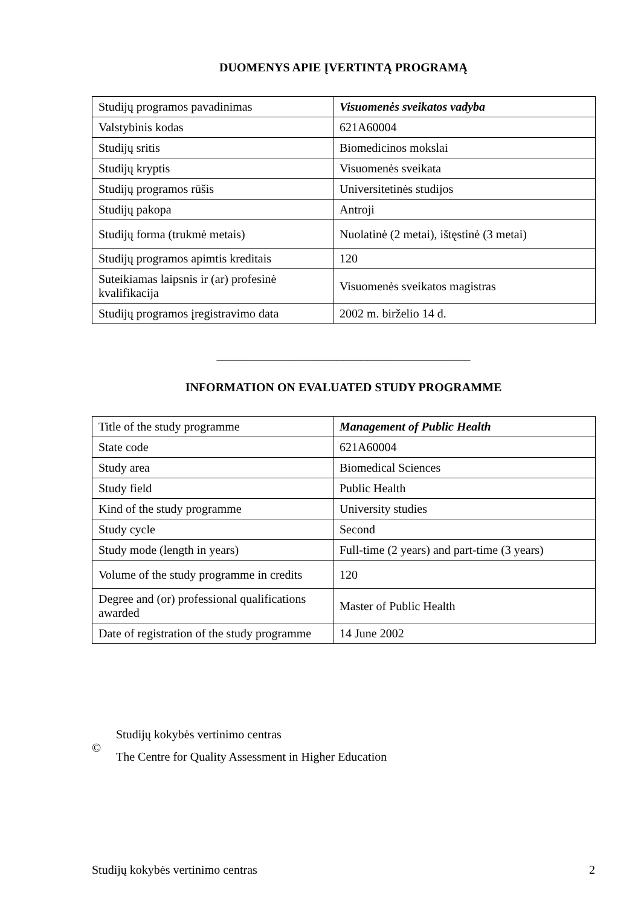DUOMENYS APIE ĮVERTINTĄ PROGRAMĄ
| Studijų programos pavadinimas | Visuomenės sveikatos vadyba |
| Valstybinis kodas | 621A60004 |
| Studijų sritis | Biomedicinos mokslai |
| Studijų kryptis | Visuomenės sveikata |
| Studijų programos rūšis | Universitetinės studijos |
| Studijų pakopa | Antroji |
| Studijų forma (trukmė metais) | Nuolatinė (2 metai), ištęstinė (3 metai) |
| Studijų programos apimtis kreditais | 120 |
| Suteikiamas laipsnis ir (ar) profesinė kvalifikacija | Visuomenės sveikatos magistras |
| Studijų programos įregistravimo data | 2002 m. birželio 14 d. |
__________________________________________
INFORMATION ON EVALUATED STUDY PROGRAMME
| Title of the study programme | Management of Public Health |
| State code | 621A60004 |
| Study area | Biomedical Sciences |
| Study field | Public Health |
| Kind of the study programme | University studies |
| Study cycle | Second |
| Study mode (length in years) | Full-time (2 years) and part-time (3 years) |
| Volume of the study programme in credits | 120 |
| Degree and (or) professional qualifications awarded | Master of Public Health |
| Date of registration of the study programme | 14 June 2002 |
©
Studijų kokybės vertinimo centras
The Centre for Quality Assessment in Higher Education
Studijų kokybės vertinimo centras 2